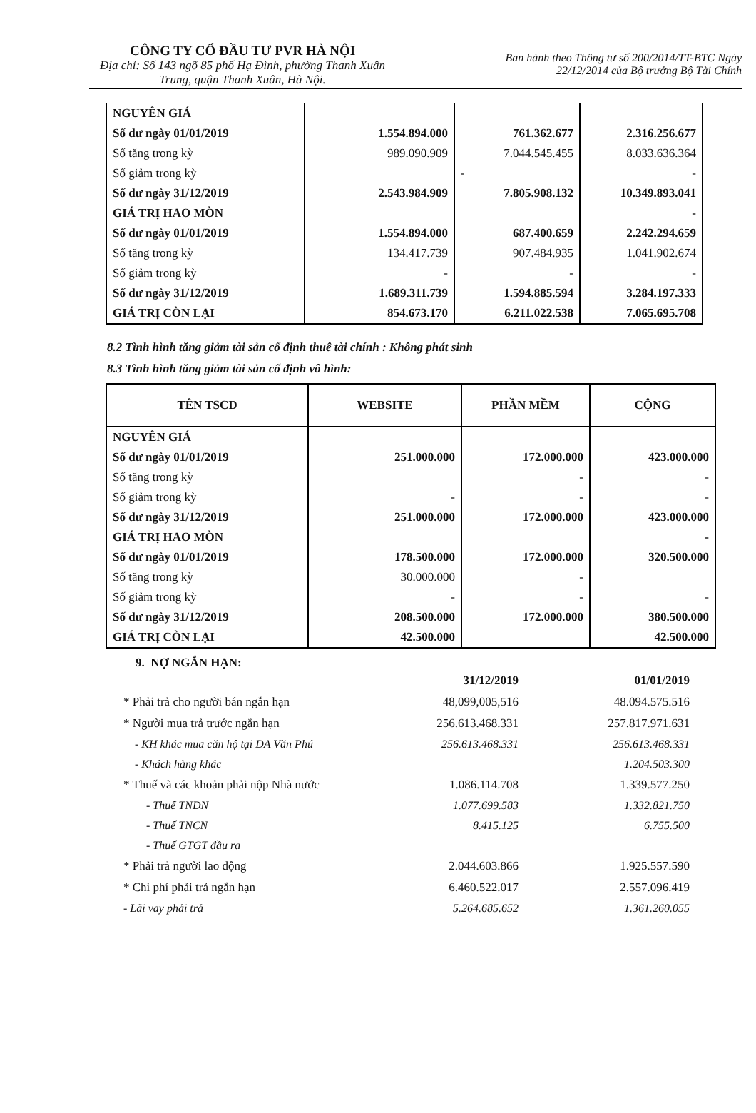CÔNG TY CỔ ĐẦU TƯ PVR HÀ NỘI
Địa chỉ: Số 143 ngõ 85 phố Hạ Đình, phường Thanh Xuân Trung, quận Thanh Xuân, Hà Nội.
Ban hành theo Thông tư số 200/2014/TT-BTC Ngày
22/12/2014 của Bộ trưởng Bộ Tài Chính
| NGUYÊN GIÁ | | | |
| Số dư ngày 01/01/2019 | 1.554.894.000 | 761.362.677 | 2.316.256.677 |
| Số tăng trong kỳ | 989.090.909 | 7.044.545.455 | 8.033.636.364 |
| Số giảm trong kỳ | | - | - |
| Số dư ngày 31/12/2019 | 2.543.984.909 | 7.805.908.132 | 10.349.893.041 |
| GIÁ TRỊ HAO MÒN | | | - |
| Số dư ngày 01/01/2019 | 1.554.894.000 | 687.400.659 | 2.242.294.659 |
| Số tăng trong kỳ | 134.417.739 | 907.484.935 | 1.041.902.674 |
| Số giảm trong kỳ | - | - | - |
| Số dư ngày 31/12/2019 | 1.689.311.739 | 1.594.885.594 | 3.284.197.333 |
| GIÁ TRỊ CÒN LẠI | 854.673.170 | 6.211.022.538 | 7.065.695.708 |
8.2 Tình hình tăng giảm tài sản cố định thuê tài chính : Không phát sinh
8.3 Tình hình tăng giảm tài sản cố định vô hình:
| TÊN TSCĐ | WEBSITE | PHẦN MỀM | CỘNG |
| --- | --- | --- | --- |
| NGUYÊN GIÁ | | | |
| Số dư ngày 01/01/2019 | 251.000.000 | 172.000.000 | 423.000.000 |
| Số tăng trong kỳ | | - | - |
| Số giảm trong kỳ | - | - | - |
| Số dư ngày 31/12/2019 | 251.000.000 | 172.000.000 | 423.000.000 |
| GIÁ TRỊ HAO MÒN | | | - |
| Số dư ngày 01/01/2019 | 178.500.000 | 172.000.000 | 320.500.000 |
| Số tăng trong kỳ | 30.000.000 | - | |
| Số giảm trong kỳ | - | - | - |
| Số dư ngày 31/12/2019 | 208.500.000 | 172.000.000 | 380.500.000 |
| GIÁ TRỊ CÒN LẠI | 42.500.000 | | 42.500.000 |
9. NỢ NGẮN HẠN:
| | 31/12/2019 | 01/01/2019 |
| * Phải trả cho người bán ngắn hạn | 48,099,005,516 | 48.094.575.516 |
| * Người mua trả trước ngắn hạn | 256.613.468.331 | 257.817.971.631 |
| - KH khác mua căn hộ tại DA Văn Phú | 256.613.468.331 | 256.613.468.331 |
| - Khách hàng khác | | 1.204.503.300 |
| * Thuế và các khoản phải nộp Nhà nước | 1.086.114.708 | 1.339.577.250 |
| - Thuế TNDN | 1.077.699.583 | 1.332.821.750 |
| - Thuế TNCN | 8.415.125 | 6.755.500 |
| - Thuế GTGT đầu ra | | |
| * Phải trả người lao động | 2.044.603.866 | 1.925.557.590 |
| * Chi phí phải trả ngắn hạn | 6.460.522.017 | 2.557.096.419 |
| - Lãi vay phải trả | 5.264.685.652 | 1.361.260.055 |